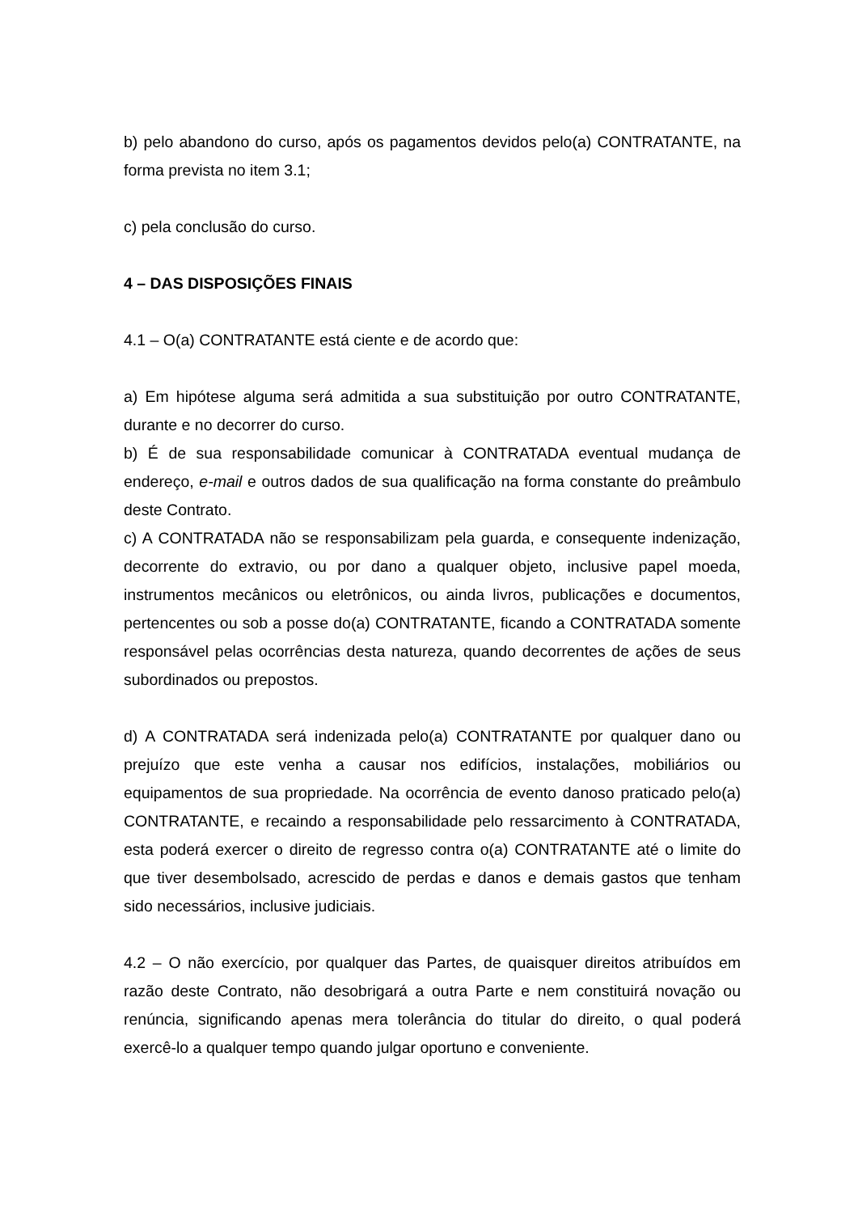b) pelo abandono do curso, após os pagamentos devidos pelo(a) CONTRATANTE, na forma prevista no item 3.1;
c) pela conclusão do curso.
4 – DAS DISPOSIÇÕES FINAIS
4.1 – O(a) CONTRATANTE está ciente e de acordo que:
a) Em hipótese alguma será admitida a sua substituição por outro CONTRATANTE, durante e no decorrer do curso.
b) É de sua responsabilidade comunicar à CONTRATADA eventual mudança de endereço, e-mail e outros dados de sua qualificação na forma constante do preâmbulo deste Contrato.
c) A CONTRATADA não se responsabilizam pela guarda, e consequente indenização, decorrente do extravio, ou por dano a qualquer objeto, inclusive papel moeda, instrumentos mecânicos ou eletrônicos, ou ainda livros, publicações e documentos, pertencentes ou sob a posse do(a) CONTRATANTE, ficando a CONTRATADA somente responsável pelas ocorrências desta natureza, quando decorrentes de ações de seus subordinados ou prepostos.
d) A CONTRATADA será indenizada pelo(a) CONTRATANTE por qualquer dano ou prejuízo que este venha a causar nos edifícios, instalações, mobiliários ou equipamentos de sua propriedade. Na ocorrência de evento danoso praticado pelo(a) CONTRATANTE, e recaindo a responsabilidade pelo ressarcimento à CONTRATADA, esta poderá exercer o direito de regresso contra o(a) CONTRATANTE até o limite do que tiver desembolsado, acrescido de perdas e danos e demais gastos que tenham sido necessários, inclusive judiciais.
4.2 – O não exercício, por qualquer das Partes, de quaisquer direitos atribuídos em razão deste Contrato, não desobrigará a outra Parte e nem constituirá novação ou renúncia, significando apenas mera tolerância do titular do direito, o qual poderá exercê-lo a qualquer tempo quando julgar oportuno e conveniente.